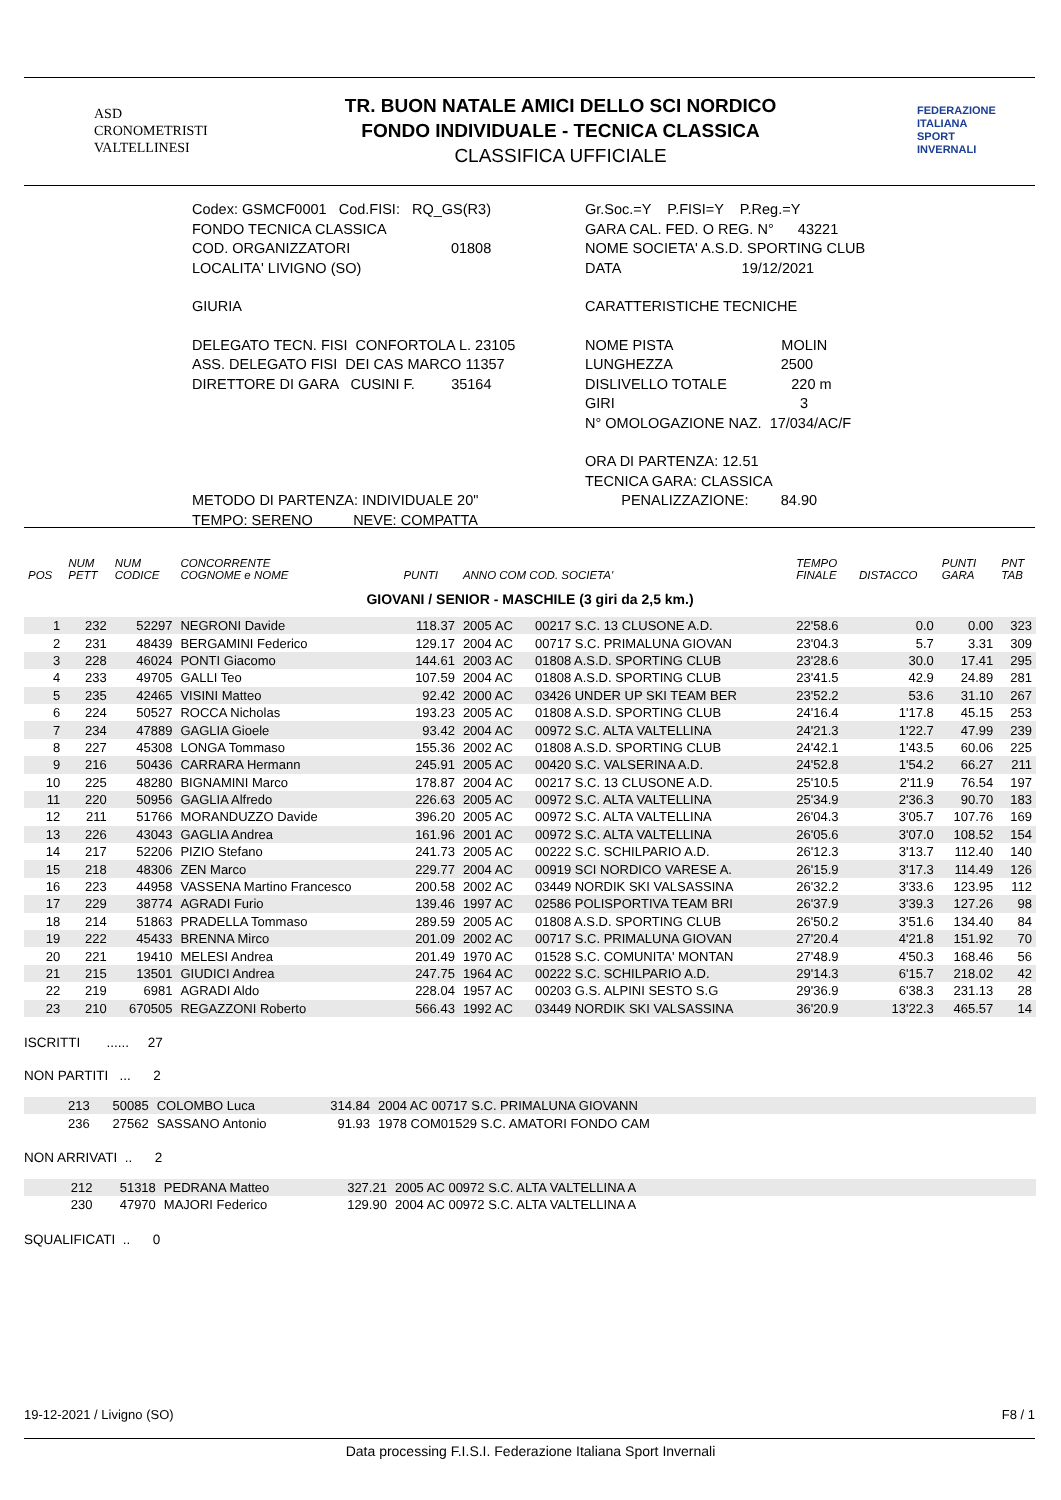ASD
CRONOMETRISTI
VALTELLINESI
TR. BUON NATALE AMICI DELLO SCI NORDICO
FONDO INDIVIDUALE - TECNICA CLASSICA
CLASSIFICA UFFICIALE
FEDERAZIONE
ITALIANA
SPORT
INVERNALI
Codex: GSMCF0001 Cod.FISI: RQ_GS(R3)
FONDO TECNICA CLASSICA
COD. ORGANIZZATORI 01808
LOCALITA' LIVIGNO (SO)
GIURIA
DELEGATO TECN. FISI CONFORTOLA L. 23105
ASS. DELEGATO FISI DEI CAS MARCO 11357
DIRETTORE DI GARA CUSINI F. 35164
METODO DI PARTENZA: INDIVIDUALE 20"
TEMPO: SERENO NEVE: COMPATTA
Gr.Soc.=Y P.FISI=Y P.Reg.=Y
GARA CAL. FED. O REG. N° 43221
NOME SOCIETA' A.S.D. SPORTING CLUB
DATA 19/12/2021
CARATTERISTICHE TECNICHE
NOME PISTA MOLIN
LUNGHEZZA 2500
DISLIVELLO TOTALE 220 m
GIRI 3
N° OMOLOGAZIONE NAZ. 17/034/AC/F
ORA DI PARTENZA: 12.51
TECNICA GARA: CLASSICA
PENALIZZAZIONE: 84.90
| POS | NUM PETT | NUM CODICE | CONCORRENTE COGNOME e NOME | PUNTI | ANNO COM COD. SOCIETA' | | TEMPO FINALE | DISTACCO | PUNTI GARA | PNT TAB |
| --- | --- | --- | --- | --- | --- | --- | --- | --- | --- | --- |
| GIOVANI / SENIOR - MASCHILE (3 giri da 2,5 km.) | | | | | | | | | | |
| 1 | 232 | 52297 | NEGRONI Davide | 118.37 | 2005 AC | 00217 S.C. 13 CLUSONE A.D. | 22'58.6 | 0.0 | 0.00 | 323 |
| 2 | 231 | 48439 | BERGAMINI Federico | 129.17 | 2004 AC | 00717 S.C. PRIMALUNA GIOVAN | 23'04.3 | 5.7 | 3.31 | 309 |
| 3 | 228 | 46024 | PONTI Giacomo | 144.61 | 2003 AC | 01808 A.S.D. SPORTING CLUB | 23'28.6 | 30.0 | 17.41 | 295 |
| 4 | 233 | 49705 | GALLI Teo | 107.59 | 2004 AC | 01808 A.S.D. SPORTING CLUB | 23'41.5 | 42.9 | 24.89 | 281 |
| 5 | 235 | 42465 | VISINI Matteo | 92.42 | 2000 AC | 03426 UNDER UP SKI TEAM BER | 23'52.2 | 53.6 | 31.10 | 267 |
| 6 | 224 | 50527 | ROCCA Nicholas | 193.23 | 2005 AC | 01808 A.S.D. SPORTING CLUB | 24'16.4 | 1'17.8 | 45.15 | 253 |
| 7 | 234 | 47889 | GAGLIA Gioele | 93.42 | 2004 AC | 00972 S.C. ALTA VALTELLINA | 24'21.3 | 1'22.7 | 47.99 | 239 |
| 8 | 227 | 45308 | LONGA Tommaso | 155.36 | 2002 AC | 01808 A.S.D. SPORTING CLUB | 24'42.1 | 1'43.5 | 60.06 | 225 |
| 9 | 216 | 50436 | CARRARA Hermann | 245.91 | 2005 AC | 00420 S.C. VALSERINA A.D. | 24'52.8 | 1'54.2 | 66.27 | 211 |
| 10 | 225 | 48280 | BIGNAMINI Marco | 178.87 | 2004 AC | 00217 S.C. 13 CLUSONE A.D. | 25'10.5 | 2'11.9 | 76.54 | 197 |
| 11 | 220 | 50956 | GAGLIA Alfredo | 226.63 | 2005 AC | 00972 S.C. ALTA VALTELLINA | 25'34.9 | 2'36.3 | 90.70 | 183 |
| 12 | 211 | 51766 | MORANDUZZO Davide | 396.20 | 2005 AC | 00972 S.C. ALTA VALTELLINA | 26'04.3 | 3'05.7 | 107.76 | 169 |
| 13 | 226 | 43043 | GAGLIA Andrea | 161.96 | 2001 AC | 00972 S.C. ALTA VALTELLINA | 26'05.6 | 3'07.0 | 108.52 | 154 |
| 14 | 217 | 52206 | PIZIO Stefano | 241.73 | 2005 AC | 00222 S.C. SCHILPARIO A.D. | 26'12.3 | 3'13.7 | 112.40 | 140 |
| 15 | 218 | 48306 | ZEN Marco | 229.77 | 2004 AC | 00919 SCI NORDICO VARESE A. | 26'15.9 | 3'17.3 | 114.49 | 126 |
| 16 | 223 | 44958 | VASSENA Martino Francesco | 200.58 | 2002 AC | 03449 NORDIK SKI VALSASSINA | 26'32.2 | 3'33.6 | 123.95 | 112 |
| 17 | 229 | 38774 | AGRADI Furio | 139.46 | 1997 AC | 02586 POLISPORTIVA TEAM BRI | 26'37.9 | 3'39.3 | 127.26 | 98 |
| 18 | 214 | 51863 | PRADELLA Tommaso | 289.59 | 2005 AC | 01808 A.S.D. SPORTING CLUB | 26'50.2 | 3'51.6 | 134.40 | 84 |
| 19 | 222 | 45433 | BRENNA Mirco | 201.09 | 2002 AC | 00717 S.C. PRIMALUNA GIOVAN | 27'20.4 | 4'21.8 | 151.92 | 70 |
| 20 | 221 | 19410 | MELESI Andrea | 201.49 | 1970 AC | 01528 S.C. COMUNITA' MONTAN | 27'48.9 | 4'50.3 | 168.46 | 56 |
| 21 | 215 | 13501 | GIUDICI Andrea | 247.75 | 1964 AC | 00222 S.C. SCHILPARIO A.D. | 29'14.3 | 6'15.7 | 218.02 | 42 |
| 22 | 219 | 6981 | AGRADI Aldo | 228.04 | 1957 AC | 00203 G.S. ALPINI SESTO S.G | 29'36.9 | 6'38.3 | 231.13 | 28 |
| 23 | 210 | 670505 | REGAZZONI Roberto | 566.43 | 1992 AC | 03449 NORDIK SKI VALSASSINA | 36'20.9 | 13'22.3 | 465.57 | 14 |
ISCRITTI ...... 27
NON PARTITI ... 2
| | 213 | 50085 | COLOMBO Luca | 314.84 | 2004 AC 00717 S.C. PRIMALUNA GIOVANN | |
| | 236 | 27562 | SASSANO Antonio | 91.93 | 1978 COM01529 S.C. AMATORI FONDO CAM | |
NON ARRIVATI .. 2
| | 212 | 51318 | PEDRANA Matteo | 327.21 | 2005 AC 00972 S.C. ALTA VALTELLINA A | |
| | 230 | 47970 | MAJORI Federico | 129.90 | 2004 AC 00972 S.C. ALTA VALTELLINA A | |
SQUALIFICATI .. 0
19-12-2021 / Livigno (SO) F8 / 1
Data processing F.I.S.I. Federazione Italiana Sport Invernali